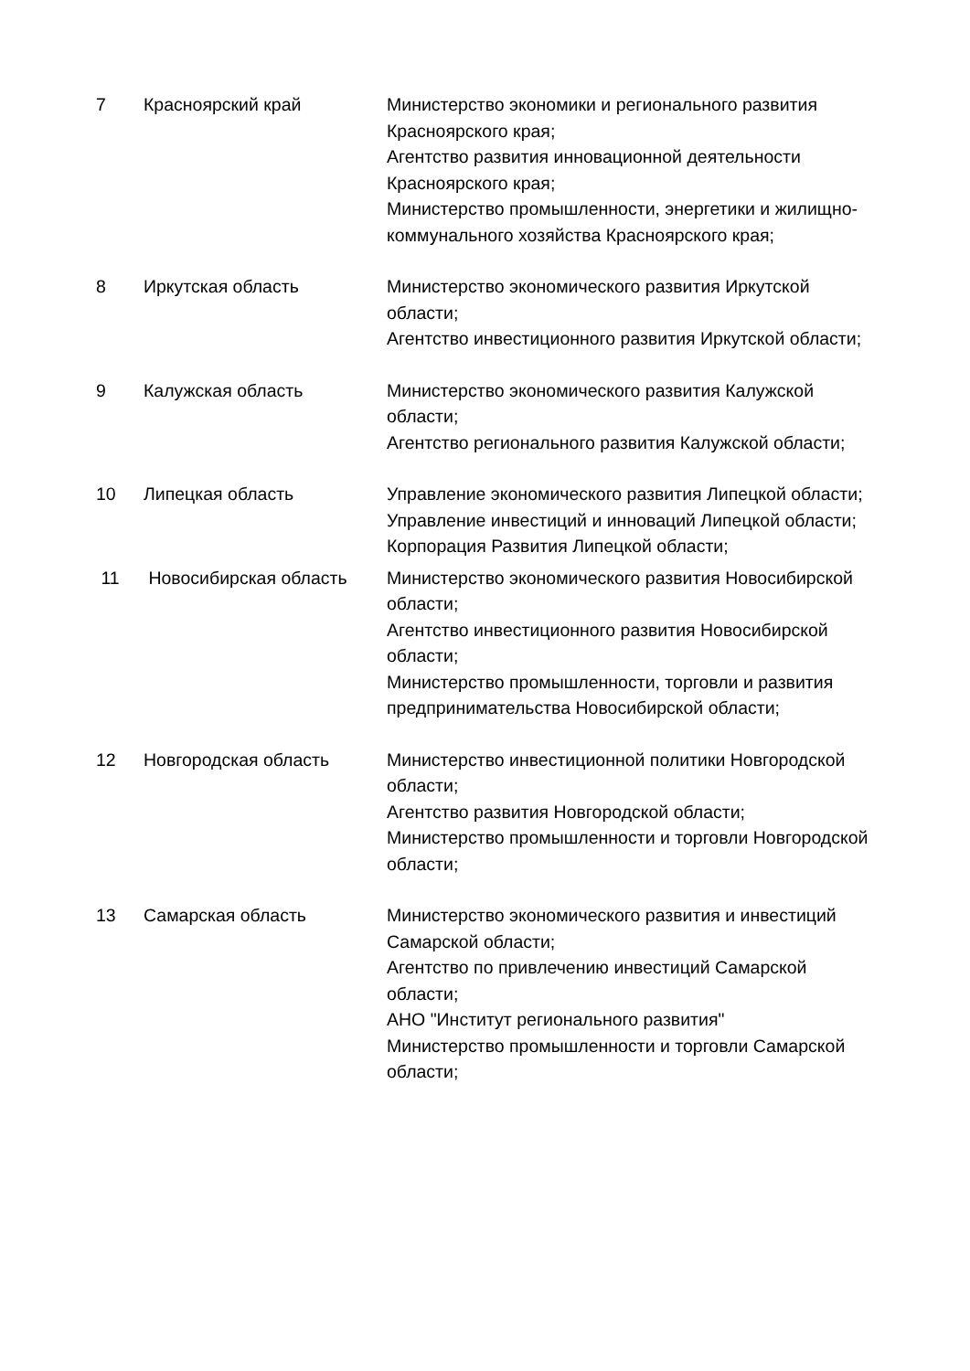| 7 | Красноярский край | Министерство экономики и регионального развития Красноярского края; Агентство развития инновационной деятельности Красноярского края; Министерство промышленности, энергетики и жилищно-коммунального хозяйства Красноярского края; |
| 8 | Иркутская область | Министерство экономического развития Иркутской области; Агентство инвестиционного развития Иркутской области; |
| 9 | Калужская область | Министерство экономического развития Калужской области; Агентство регионального развития Калужской области; |
| 10 | Липецкая область | Управление экономического развития Липецкой области; Управление инвестиций и инноваций Липецкой области; Корпорация Развития Липецкой области; |
| 11 | Новосибирская область | Министерство экономического развития Новосибирской области; Агентство инвестиционного развития Новосибирской области; Министерство промышленности, торговли и развития предпринимательства Новосибирской области; |
| 12 | Новгородская область | Министерство инвестиционной политики Новгородской области; Агентство развития Новгородской области; Министерство промышленности и торговли Новгородской области; |
| 13 | Самарская область | Министерство экономического развития и инвестиций Самарской области; Агентство по привлечению инвестиций Самарской области; АНО "Институт регионального развития" Министерство промышленности и торговли Самарской области; |